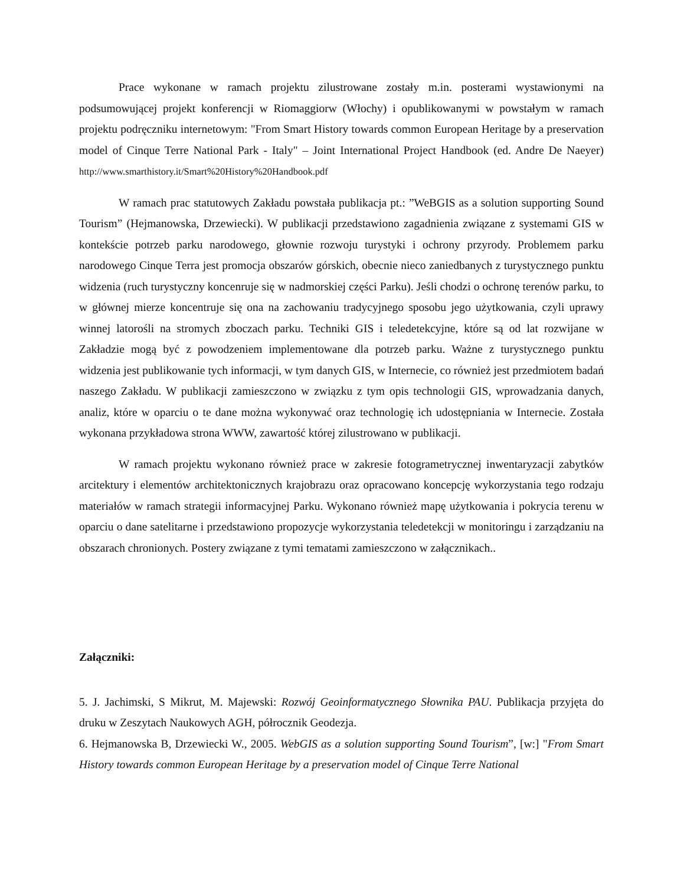Prace wykonane w ramach projektu zilustrowane zostały m.in. posterami wystawionymi na podsumowującej projekt konferencji w Riomaggiorw (Włochy) i opublikowanymi w powstałym w ramach projektu podręczniku internetowym: "From Smart History towards common European Heritage by a preservation model of Cinque Terre National Park - Italy" – Joint International Project Handbook (ed. Andre De Naeyer) http://www.smarthistory.it/Smart%20History%20Handbook.pdf
W ramach prac statutowych Zakładu powstała publikacja pt.: ”WeBGIS as a solution supporting Sound Tourism” (Hejmanowska, Drzewiecki). W publikacji przedstawiono zagadnienia związane z systemami GIS w kontekście potrzeb parku narodowego, głownie rozwoju turystyki i ochrony przyrody. Problemem parku narodowego Cinque Terra jest promocja obszarów górskich, obecnie nieco zaniedbanych z turystycznego punktu widzenia (ruch turystyczny koncenruje się w nadmorskiej części Parku). Jeśli chodzi o ochronę terenów parku, to w głównej mierze koncentruje się ona na zachowaniu tradycyjnego sposobu jego użytkowania, czyli uprawy winnej latorośli na stromych zboczach parku. Techniki GIS i teledetekcyjne, które są od lat rozwijane w Zakładzie mogą być z powodzeniem implementowane dla potrzeb parku. Ważne z turystycznego punktu widzenia jest publikowanie tych informacji, w tym danych GIS, w Internecie, co również jest przedmiotem badań naszego Zakładu. W publikacji zamieszczono w związku z tym opis technologii GIS, wprowadzania danych, analiz, które w oparciu o te dane można wykonywać oraz technologię ich udostępniania w Internecie. Została wykonana przykładowa strona WWW, zawartość której zilustrowano w publikacji.
W ramach projektu wykonano również prace w zakresie fotogrametrycznej inwentaryzacji zabytków arcitektury i elementów architektonicznych krajobrazu oraz opracowano koncepcję wykorzystania tego rodzaju materiałów w ramach strategii informacyjnej Parku. Wykonano również mapę użytkowania i pokrycia terenu w oparciu o dane satelitarne i przedstawiono propozycje wykorzystania teledetekcji w monitoringu i zarządzaniu na obszarach chronionych. Postery związane z tymi tematami zamieszczono w załącznikach..
Załączniki:
5. J. Jachimski, S Mikrut, M. Majewski: Rozwój Geoinformatycznego Słownika PAU. Publikacja przyjęta do druku w Zeszytach Naukowych AGH, półrocznik Geodezja.
6. Hejmanowska B, Drzewiecki W., 2005. WebGIS as a solution supporting Sound Tourism”, [w:] "From Smart History towards common European Heritage by a preservation model of Cinque Terre National